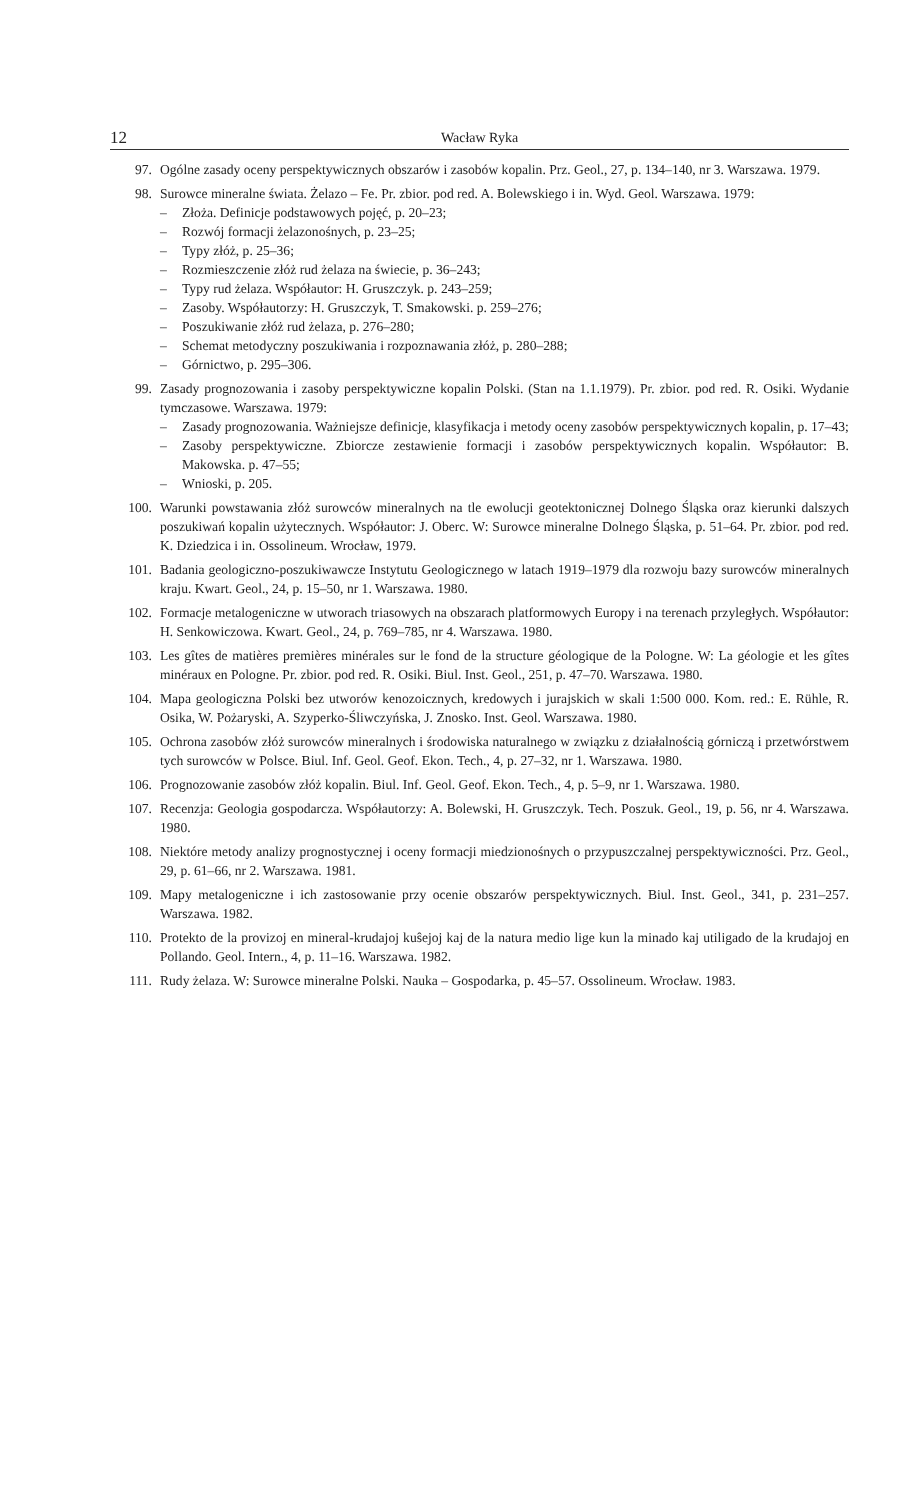12
Wacław Ryka
97. Ogólne zasady oceny perspektywicznych obszarów i zasobów kopalin. Prz. Geol., 27, p. 134–140, nr 3. Warszawa. 1979.
98. Surowce mineralne świata. Żelazo – Fe. Pr. zbior. pod red. A. Bolewskiego i in. Wyd. Geol. Warszawa. 1979:
– Złoża. Definicje podstawowych pojęć, p. 20–23;
– Rozwój formacji żelazonośnych, p. 23–25;
– Typy złóż, p. 25–36;
– Rozmieszczenie złóż rud żelaza na świecie, p. 36–243;
– Typy rud żelaza. Współautor: H. Gruszczyk. p. 243–259;
– Zasoby. Współautorzy: H. Gruszczyk, T. Smakowski. p. 259–276;
– Poszukiwanie złóż rud żelaza, p. 276–280;
– Schemat metodyczny poszukiwania i rozpoznawania złóż, p. 280–288;
– Górnictwo, p. 295–306.
99. Zasady prognozowania i zasoby perspektywiczne kopalin Polski. (Stan na 1.1.1979). Pr. zbior. pod red. R. Osiki. Wydanie tymczasowe. Warszawa. 1979:
– Zasady prognozowania. Ważniejsze definicje, klasyfikacja i metody oceny zasobów perspektywicznych kopalin, p. 17–43;
– Zasoby perspektywiczne. Zbiorcze zestawienie formacji i zasobów perspektywicznych kopalin. Współautor: B. Makowska. p. 47–55;
– Wnioski, p. 205.
100. Warunki powstawania złóż surowców mineralnych na tle ewolucji geotektonicznej Dolnego Śląska oraz kierunki dalszych poszukiwań kopalin użytecznych. Współautor: J. Oberc. W: Surowce mineralne Dolnego Śląska, p. 51–64. Pr. zbior. pod red. K. Dziedzica i in. Ossolineum. Wrocław, 1979.
101. Badania geologiczno-poszukiwawcze Instytutu Geologicznego w latach 1919–1979 dla rozwoju bazy surowców mineralnych kraju. Kwart. Geol., 24, p. 15–50, nr 1. Warszawa. 1980.
102. Formacje metalogeniczne w utworach triasowych na obszarach platformowych Europy i na terenach przyległych. Współautor: H. Senkowiczowa. Kwart. Geol., 24, p. 769–785, nr 4. Warszawa. 1980.
103. Les gîtes de matières premières minérales sur le fond de la structure géologique de la Pologne. W: La géologie et les gîtes minéraux en Pologne. Pr. zbior. pod red. R. Osiki. Biul. Inst. Geol., 251, p. 47–70. Warszawa. 1980.
104. Mapa geologiczna Polski bez utworów kenozoicznych, kredowych i jurajskich w skali 1:500 000. Kom. red.: E. Rühle, R. Osika, W. Pożaryski, A. Szyperko-Śliwczyńska, J. Znosko. Inst. Geol. Warszawa. 1980.
105. Ochrona zasobów złóż surowców mineralnych i środowiska naturalnego w związku z działalnością górniczą i przetwórstwem tych surowców w Polsce. Biul. Inf. Geol. Geof. Ekon. Tech., 4, p. 27–32, nr 1. Warszawa. 1980.
106. Prognozowanie zasobów złóż kopalin. Biul. Inf. Geol. Geof. Ekon. Tech., 4, p. 5–9, nr 1. Warszawa. 1980.
107. Recenzja: Geologia gospodarcza. Współautorzy: A. Bolewski, H. Gruszczyk. Tech. Poszuk. Geol., 19, p. 56, nr 4. Warszawa. 1980.
108. Niektóre metody analizy prognostycznej i oceny formacji miedzionośnych o przypuszczalnej perspektywiczności. Prz. Geol., 29, p. 61–66, nr 2. Warszawa. 1981.
109. Mapy metalogeniczne i ich zastosowanie przy ocenie obszarów perspektywicznych. Biul. Inst. Geol., 341, p. 231–257. Warszawa. 1982.
110. Protekto de la provizoj en mineral-krudajoj kuŝejoj kaj de la natura medio lige kun la minado kaj utiligado de la krudajoj en Pollando. Geol. Intern., 4, p. 11–16. Warszawa. 1982.
111. Rudy żelaza. W: Surowce mineralne Polski. Nauka – Gospodarka, p. 45–57. Ossolineum. Wrocław. 1983.